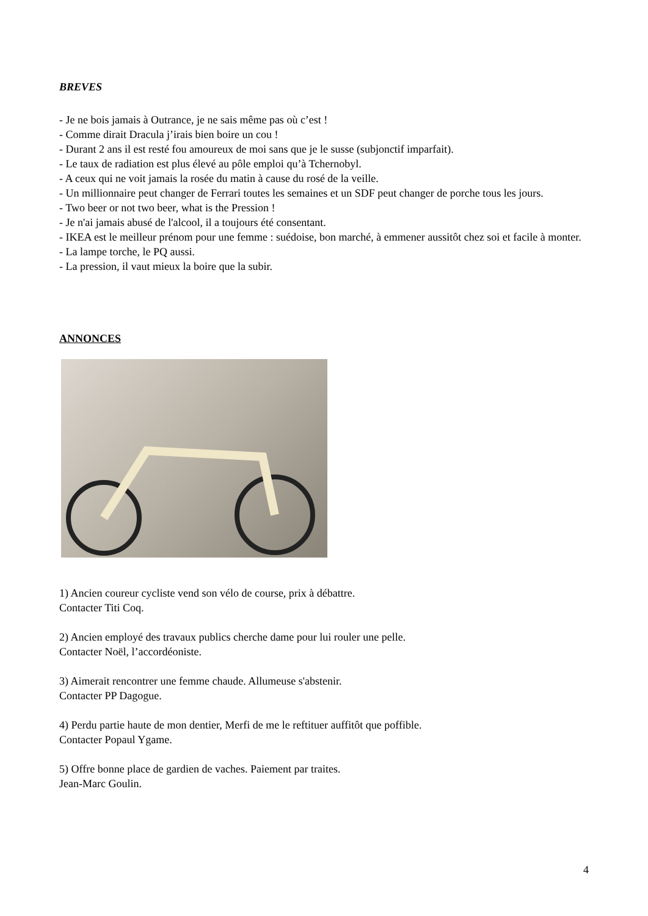BREVES
- Je ne bois jamais à Outrance, je ne sais même pas où c’est !
- Comme dirait Dracula j’irais bien boire un cou !
- Durant 2 ans il est resté fou amoureux de moi sans que je le susse (subjonctif imparfait).
- Le taux de radiation est plus élevé au pôle emploi qu’à Tchernobyl.
- A ceux qui ne voit jamais la rosée du matin à cause du rosé de la veille.
- Un millionnaire peut changer de Ferrari toutes les semaines et un SDF peut changer de porche tous les jours.
- Two beer or not two beer, what is the Pression !
- Je n'ai jamais abusé de l'alcool, il a toujours été consentant.
- IKEA est le meilleur prénom pour une femme : suédoise, bon marché, à emmener aussitôt chez soi et facile à monter.
- La lampe torche, le PQ aussi.
- La pression, il vaut mieux la boire que la subir.
ANNONCES
1) Ancien coureur cycliste vend son vélo de course, prix à débattre.
Contacter Titi Coq.
2) Ancien employé des travaux publics cherche dame pour lui rouler une pelle.
Contacter Noël, l’accordéoniste.
3) Aimerait rencontrer une femme chaude. Allumeuse s'abstenir.
Contacter PP Dagogue.
4) Perdu partie haute de mon dentier, Merfi de me le reftituer auffitôt que poffible.
Contacter Popaul Ygame.
5) Offre bonne place de gardien de vaches. Paiement par traites.
Jean-Marc Goulin.
4